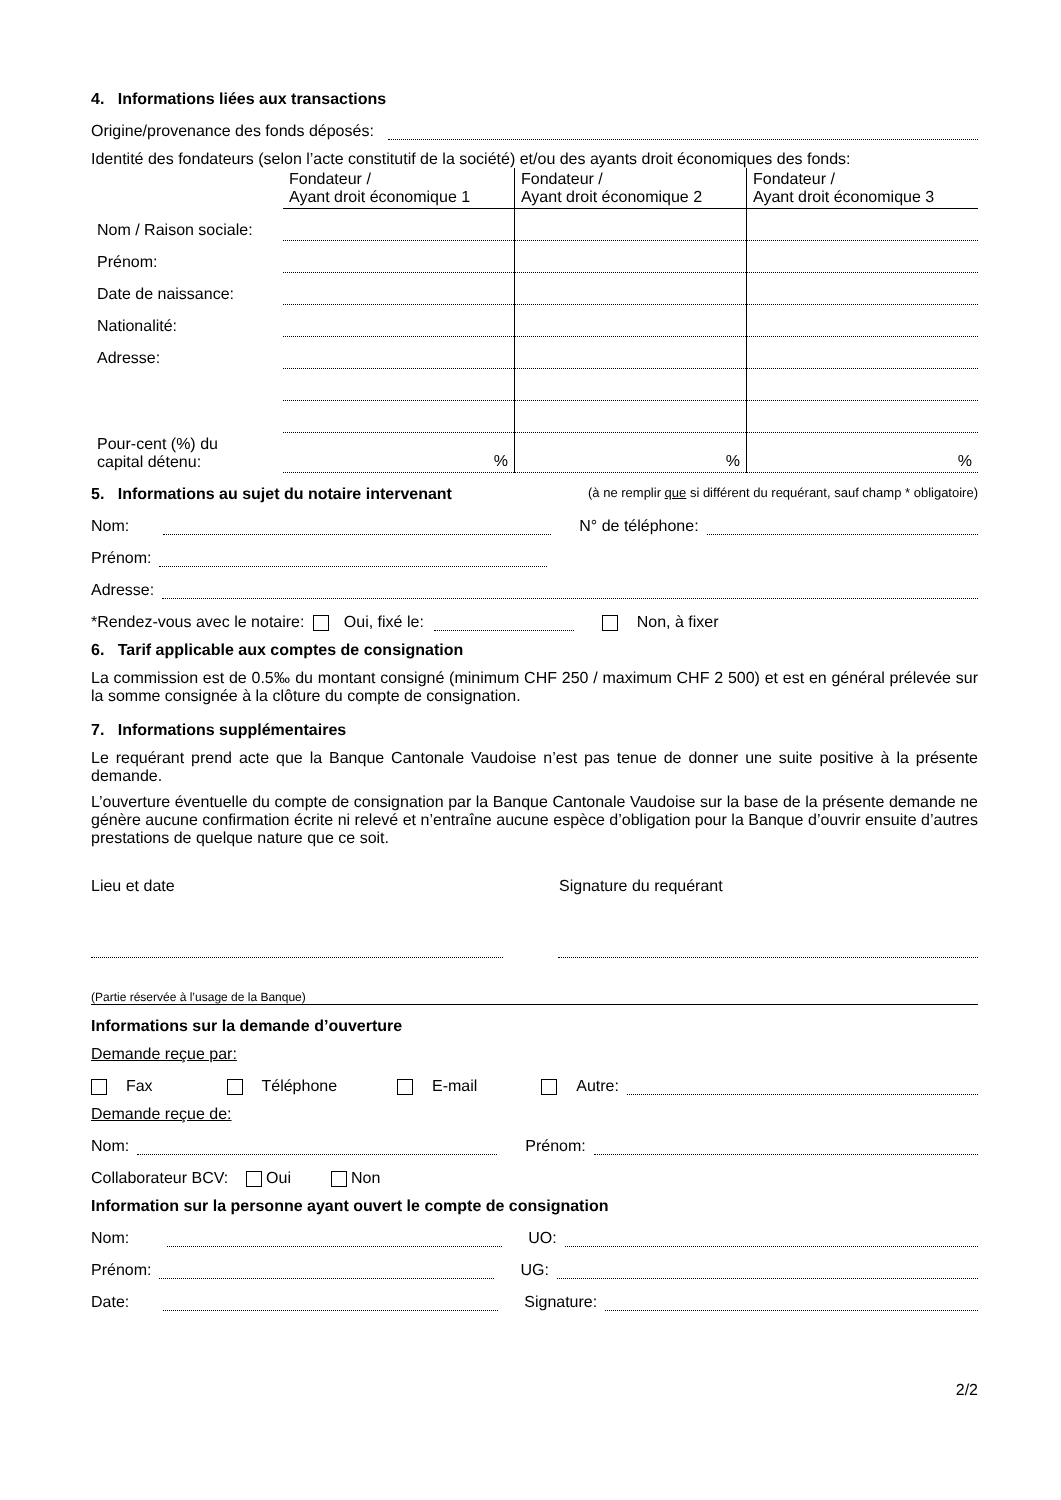4. Informations liées aux transactions
Origine/provenance des fonds déposés:
Identité des fondateurs (selon l’acte constitutif de la société) et/ou des ayants droit économiques des fonds:
| | Fondateur / Ayant droit économique 1 | Fondateur / Ayant droit économique 2 | Fondateur / Ayant droit économique 3 |
| --- | --- | --- | --- |
| Nom / Raison sociale: | | | |
| Prénom: | | | |
| Date de naissance: | | | |
| Nationalité: | | | |
| Adresse: | | | |
| Pour-cent (%) du capital détenu: | % | % | % |
5. Informations au sujet du notaire intervenant (à ne remplir que si différent du requérant, sauf champ * obligatoire)
Nom: N° de téléphone:
Prénom:
Adresse:
*Rendez-vous avec le notaire: Oui, fixé le: Non, à fixer
6. Tarif applicable aux comptes de consignation
La commission est de 0.5‰ du montant consigné (minimum CHF 250 / maximum CHF 2 500) et est en général prélevée sur la somme consignée à la clôture du compte de consignation.
7. Informations supplémentaires
Le requérant prend acte que la Banque Cantonale Vaudoise n’est pas tenue de donner une suite positive à la présente demande.
L’ouverture éventuelle du compte de consignation par la Banque Cantonale Vaudoise sur la base de la présente demande ne génère aucune confirmation écrite ni relevé et n’entraîne aucune espèce d’obligation pour la Banque d’ouvrir ensuite d’autres prestations de quelque nature que ce soit.
Lieu et date Signature du requérant
(Partie réservée à l’usage de la Banque)
Informations sur la demande d’ouverture
Demande reçue par:
Fax Téléphone E-mail Autre:
Demande reçue de:
Nom: Prénom:
Collaborateur BCV: Oui Non
Information sur la personne ayant ouvert le compte de consignation
Nom: UO:
Prénom: UG:
Date: Signature:
2/2